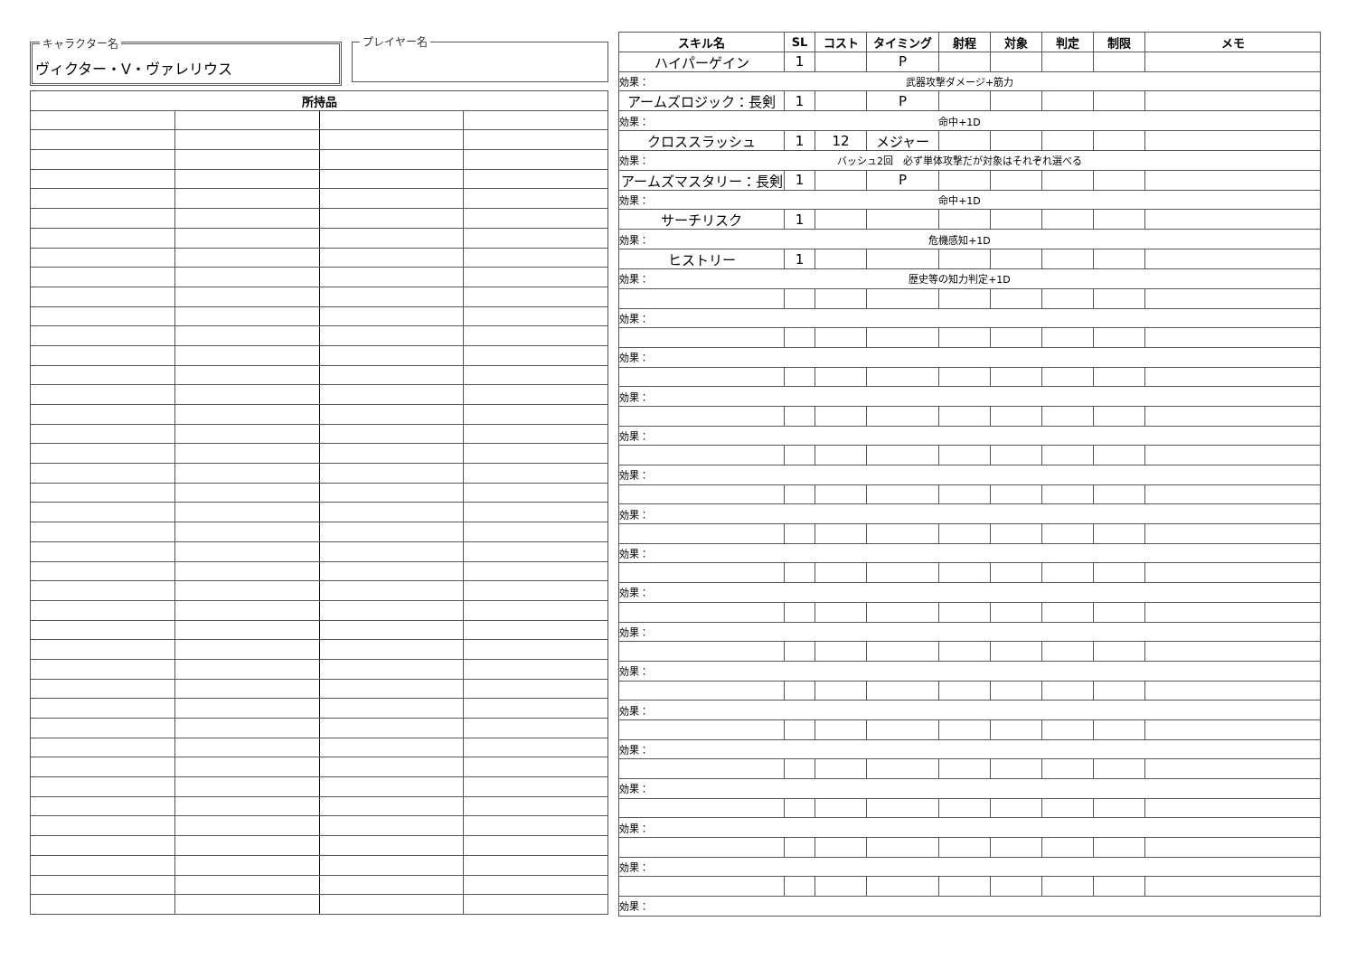キャラクター名
ヴィクター・V・ヴァレリウス
プレイヤー名
| 所持品 | | | |
| --- | --- | --- | --- |
| スキル名 | SL | コスト | タイミング | 射程 | 対象 | 判定 | 制限 | メモ |
| --- | --- | --- | --- | --- | --- | --- | --- | --- |
| ハイパーゲイン | 1 | | P | | | | | |
| 効果： 武器攻撃ダメージ+筋力 | | | | | | | | |
| アームズロジック：長剣 | 1 | | P | | | | | |
| 効果： 命中+1D | | | | | | | | |
| クロススラッシュ | 1 | 12 | メジャー | | | | | |
| 効果： バッシュ2回 必ず単体攻撃だが対象はそれぞれ選べる | | | | | | | | |
| アームズマスタリー：長剣 | 1 | | P | | | | | |
| 効果： 命中+1D | | | | | | | | |
| サーチリスク | 1 | | | | | | | |
| 効果： 危機感知+1D | | | | | | | | |
| ヒストリー | 1 | | | | | | | |
| 効果： 歴史等の知力判定+1D | | | | | | | | |
| 効果： | | | | | | | | |
| 効果： | | | | | | | | |
| 効果： | | | | | | | | |
| 効果： | | | | | | | | |
| 効果： | | | | | | | | |
| 効果： | | | | | | | | |
| 効果： | | | | | | | | |
| 効果： | | | | | | | | |
| 効果： | | | | | | | | |
| 効果： | | | | | | | | |
| 効果： | | | | | | | | |
| 効果： | | | | | | | | |
| 効果： | | | | | | | | |
| 効果： | | | | | | | | |
| 効果： | | | | | | | | |
| 効果： | | | | | | | | |